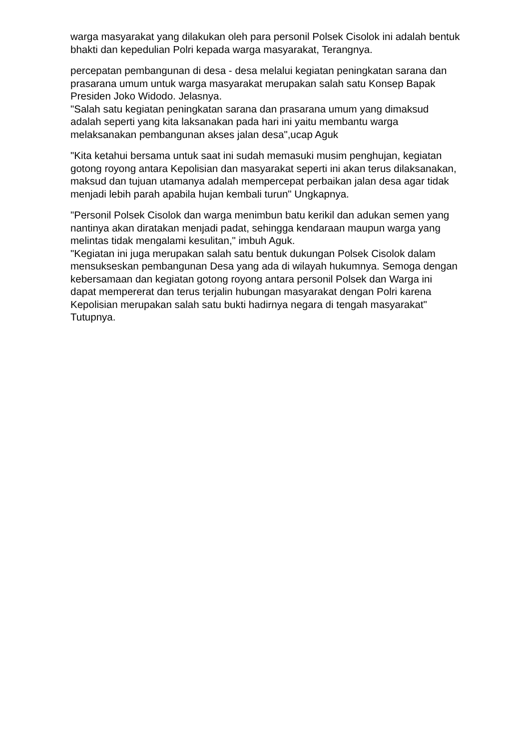warga masyarakat yang dilakukan oleh para personil Polsek Cisolok ini adalah bentuk bhakti dan kepedulian Polri kepada warga masyarakat, Terangnya.
percepatan pembangunan di desa - desa melalui kegiatan peningkatan sarana dan prasarana umum untuk warga masyarakat merupakan salah satu Konsep Bapak Presiden Joko Widodo. Jelasnya.
"Salah satu kegiatan peningkatan sarana dan prasarana umum yang dimaksud adalah seperti yang kita laksanakan pada hari ini yaitu membantu warga melaksanakan pembangunan akses jalan desa",ucap Aguk
"Kita ketahui bersama untuk saat ini sudah memasuki musim penghujan, kegiatan gotong royong antara Kepolisian dan masyarakat seperti ini akan terus dilaksanakan, maksud dan tujuan utamanya adalah mempercepat perbaikan jalan desa agar tidak menjadi lebih parah apabila hujan kembali turun" Ungkapnya.
"Personil Polsek Cisolok dan warga menimbun batu kerikil dan adukan semen yang nantinya akan diratakan menjadi padat, sehingga kendaraan maupun warga yang melintas tidak mengalami kesulitan," imbuh Aguk.
"Kegiatan ini juga merupakan salah satu bentuk dukungan Polsek Cisolok dalam mensukseskan pembangunan Desa yang ada di wilayah hukumnya. Semoga dengan kebersamaan dan kegiatan gotong royong antara personil Polsek dan Warga ini dapat mempererat dan terus terjalin hubungan masyarakat dengan Polri karena Kepolisian merupakan salah satu bukti hadirnya negara di tengah masyarakat" Tutupnya.